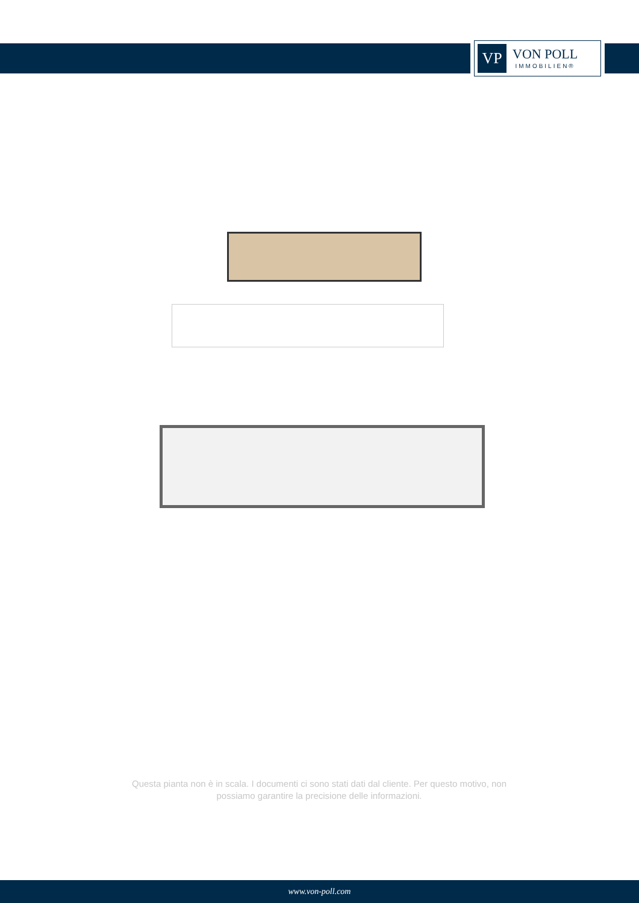VP
VON POLL
IMMOBILIEN®
Questa pianta non è in scala. I documenti ci sono stati dati dal cliente. Per questo motivo, non possiamo garantire la precisione delle informazioni.
www.von-poll.com